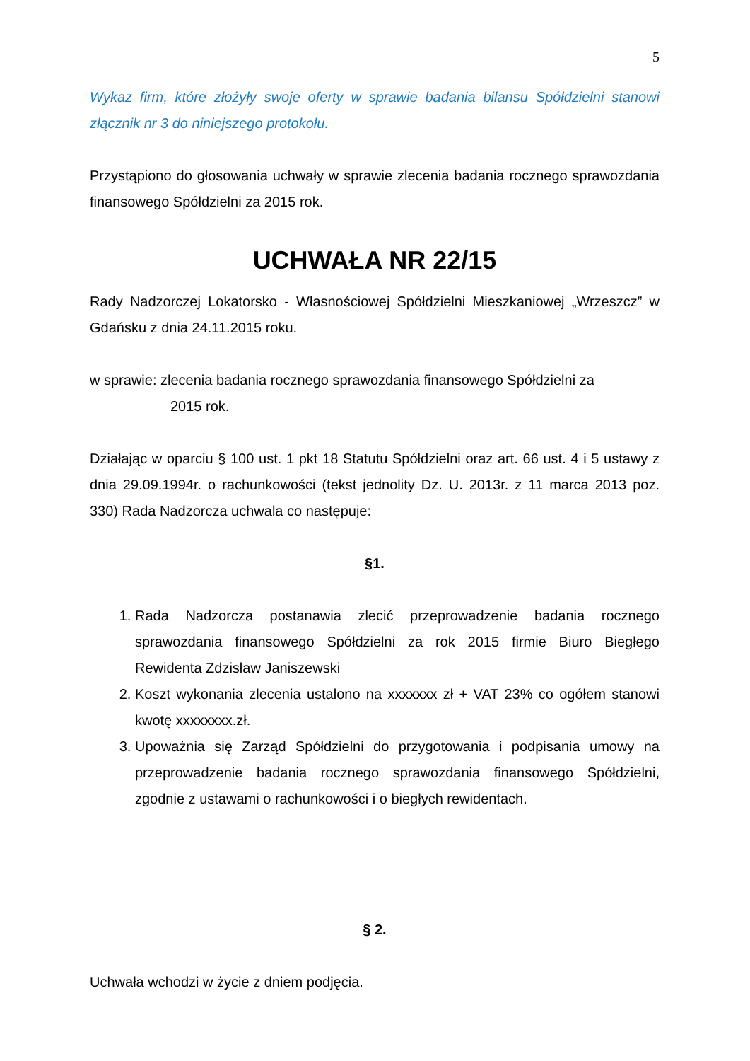5
Wykaz firm, które złożyły swoje oferty w sprawie badania bilansu Spółdzielni stanowi złącznik nr 3 do niniejszego protokołu.
Przystąpiono do głosowania uchwały w sprawie zlecenia badania rocznego sprawozdania finansowego Spółdzielni za 2015 rok.
UCHWAŁA NR 22/15
Rady Nadzorczej Lokatorsko - Własnościowej Spółdzielni Mieszkaniowej „Wrzeszcz” w Gdańsku z dnia 24.11.2015 roku.
w sprawie: zlecenia badania rocznego sprawozdania finansowego Spółdzielni za
2015 rok.
Działając w oparciu § 100 ust. 1 pkt 18 Statutu Spółdzielni oraz art. 66 ust. 4 i 5 ustawy z dnia 29.09.1994r. o rachunkowości (tekst jednolity Dz. U. 2013r. z 11 marca 2013 poz. 330) Rada Nadzorcza uchwala co następuje:
§1.
1. Rada Nadzorcza postanawia zlecić przeprowadzenie badania rocznego sprawozdania finansowego Spółdzielni za rok 2015 firmie Biuro Biegłego Rewidenta Zdzisław Janiszewski
2. Koszt wykonania zlecenia ustalono na xxxxxxx zł + VAT 23% co ogółem stanowi kwotę xxxxxxxx.zł.
3. Upoważnia się Zarząd Spółdzielni do przygotowania i podpisania umowy na przeprowadzenie badania rocznego sprawozdania finansowego Spółdzielni, zgodnie z ustawami o rachunkowości i o biegłych rewidentach.
§ 2.
Uchwała wchodzi w życie z dniem podjęcia.